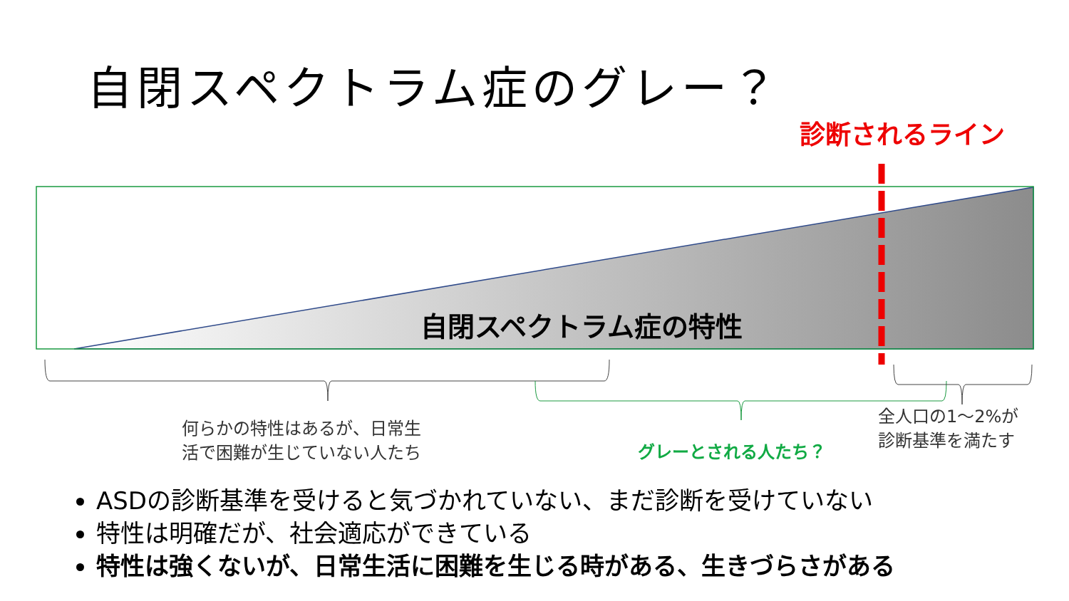自閉スペクトラム症のグレー？
診断されるライン
自閉スペクトラム症の特性
何らかの特性はあるが、日常生
活で困難が生じていない人たち
グレーとされる人たち？
全人口の1～2%が
診断基準を満たす
ASDの診断基準を受けると気づかれていない、まだ診断を受けていない
特性は明確だが、社会適応ができている
特性は強くないが、日常生活に困難を生じる時がある、生きづらさがある